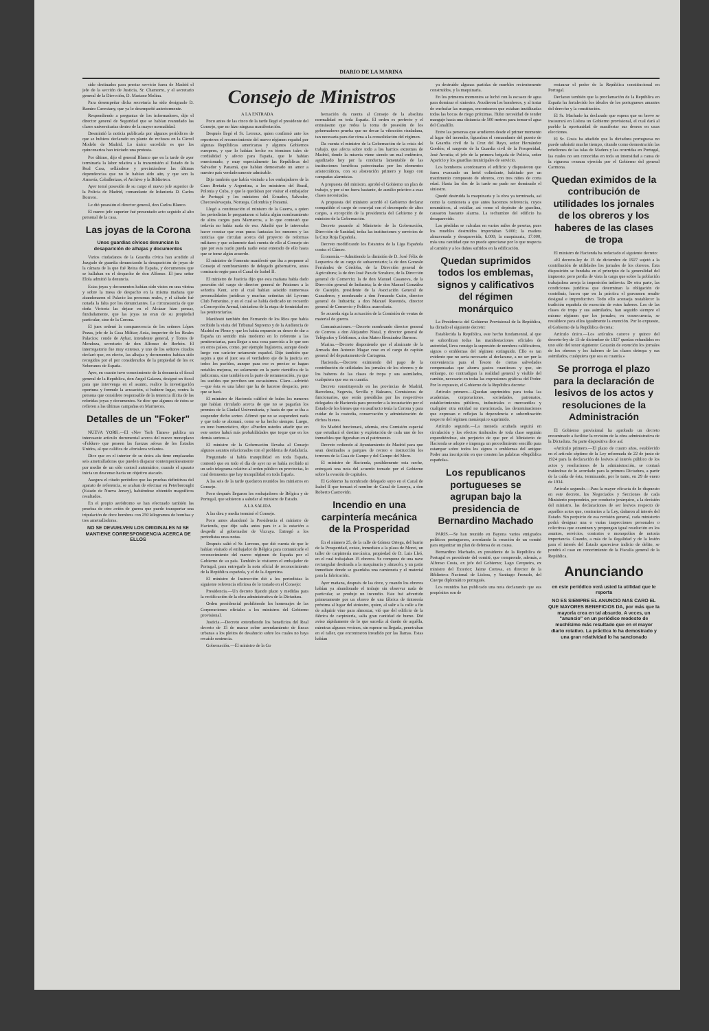DIARIO DE LA MARINA
sido destinados para prestar servicio fuera de Madrid el jefe de la sección de Justicia, Sr. Chamorro, y el secretario general de la Dirección, D. Mariano Molina.
Para desempeñar dicha secretaría ha sido designado D. Ramiro Cavestany, que ya lo desempeñó anteriormente.
Respondiendo a preguntas de los informadores, dijo el director general de Seguridad que se habían reanudado las clases universitarias dentro de la mayor normalidad.
Desmintió la noticia publicada por algunos periódicos de que se hubiera declarado un plante de reclusos en la Cárcel Modelo de Madrid. Lo único sucedido es que los quincenarios han iniciado una protesta.
Por último, dijo el general Blanco que en la tarde de ayer terminaría la labor relativa a la transmisión al Estado de la Real Casa, sellándose y precintándose las últimas dependencias que no lo habían sido aún, y que son la Armería, Caballerizas, el Archivo y la Biblioteca.
Ayer tomó posesión de su cargo el nuevo jefe superior de la Policía de Madrid, comandante de Infantería D. Carlos Borrero.
Le dió posesión el director general, don Carlos Blanco.
El nuevo jefe superior fué presentado acto seguido al alto personal de la casa.
Las joyas de la Corona
Unos guardias cívicos denuncian la desaparición de alhajas y documentos
Varios ciudadanos de la Guardia cívica han acudido al Juzgado de guardia denunciando la desaparición de joyas de la cámara de la que fué Reina de España, y documentos que se hallaban en el despacho de don Alfonso. El juez señor Elola admitió la denuncia.
Estas joyas y documentos habían sido vistos en una vitrina y sobre la mesa de despacho en la misma mañana que abandonaron el Palacio las personas reales, y el sábado fué notada la falta por los denunciantes. La circunstancia de que doña Victoria las dejase en el Alcázar hizo pensar, fundadamente, que las joyas no eran de su propiedad particular, sino de la Corona.
El juez ordenó la comparecencia de los señores López Pozas, jefe de la Casa Militar; Asúa, inspector de los Reales Palacios; conde de Aybar, intendente general, y Torres de Mendoza, secretario de don Alfonso de Borbón. El interrogatorio fue muy extenso, y uno de los señores citados declaró que, en efecto, las alhajas y documentos habían sido recogidos por el por considerarlos de la propiedad de los ex Soberanos de España.
Ayer, en cuanto tuvo conocimiento de la denuncia el fiscal general de la República, don Angel Galarza, designó un fiscal para que intervenga en el asunto, realice la investigación oportuna y formule la acusación, si hubiere lugar, contra la persona que considere responsable de la tenencia ilícita de las referidas joyas y documentos. Se dice que algunos de éstos se refieren a las últimas campañas en Marruecos.
Detalles de un "Foker"
NUEVA YORK.—El «Nev Yorb Times» publica un interesante artículo documental acerca del nuevo monoplano «Fokker» que poseen las fuerzas aéreas de los Estados Unidos, al que califica de «fortaleza volante».
Dice que en el interior de su única ala tiene emplazadas seis ametralladoras que pueden disparar contemporáneamente por medio de un sólo control automático, cuando el aparato inicia un descenso hacia un objetivo atacado.
Asegura el citado periódico que las pruebas definitivas del aparato de referencia, se acaban de efectuar en Peterborought (Estado de Nueva Jersey), habiéndose obtenido magníficos resultados.
En el propio aeródromo se han efectuado también las pruebas de otro avión de guerra que puede transportar una tripulación de doce hombres con 250 kilogramos de bombas y tres ametralladoras.
NO SE DEVUELVEN LOS ORIGINALES NI SE MANTIENE CORRESPONDENCIA ACERCA DE ELLOS
Consejo de Ministros
A LA ENTRADA
Poco antes de las cinco de la tarde llegó el presidente del Consejo, que no hizo ninguna manifestación.
Después llegó el Sr. Lerroux, quien confirmó ante los reporteros el reconocimiento del nuevo régimen español por algunas Repúblicas americanas y algunos Gobiernos europeos, y que lo habían hecho en términos tales de cordialidad y afecto para España, que le habían emocionado, y muy especialmente las Repúblicas del Salvador y Panamá, que habían demostrado un amor a nuestro país verdaderamente admirable.
Dijo también que había visitado a los embajadores de la Gran Bretaña y Argentina, a los ministros del Brasil, Polonia y Cuba, y que le quedaban por visitar el embajador de Portugal y los ministros del Ecuador, Salvador, Checoeslovaquia, Noruega, Colombia y Panamá.
Llegó a continuación el ministro de la Guerra, a quien los periodistas le preguntaron si había algún nombramiento de altos cargos para Marruecos, a lo que contestó que todavía no había nada de eso. Añadió que le interesaba hacer constar que eran puras fantasías los rumores y las noticias que circulan acerca del proyecto de reformas militares y que solamente dará cuenta de ello al Consejo sin que por esta razón pueda nadie estar enterado de ello hasta que se tome algún acuerdo.
El ministro de Fomento manifestó que iba a proponer al Consejo el nombramiento de delegado gubernativo, antes comisario regio para el Canal de Isabel II.
El ministro de Justicia dijo que esta mañana había dado posesión del cargo de director general de Prisiones a la señorita Kent, acto al cual habían asistido numerosas personalidades jurídicas y muchas señoritas del Lyceum Club Femenino, y en el cual se había dedicado un recuerdo a Concepción Arenal, iniciadora de la etapa de feminidad en las penitenciarías.
Manifestó también don Fernando de los Ríos que había recibido la visita del Tribunal Supremo y de la Audiencia de Madrid en Pleno y que les había expuesto su deseo de dar a España un sentido más moderno en lo referente a las penitenciarías, para llegar a una cosa parecida a lo que son en otros países, como, por ejemplo Inglaterra, aunque desde luego con carácter netamente español. Dijo también que aspira a que el juez sea el verdadero eje de la justicia en todos los pueblos, aunque para eso es preciso se hagan notables mejoras, no solamente en la parte científica de la judicatura, sino también en la parte de remuneración, ya que los sueldos que perciben son escasísimos. Claro—advirtió—que ésta es una labor que ha de hacerse despacio, pero que se hará.
El ministro de Hacienda calificó de bulos los rumores que habían circulado acerca de que no se pagarían los premios de la Ciudad Universitaria, y hasta de que se iba a suspender dicho sorteo. Afirmó que no se suspenderá nada y que todo se abonará, como se ha hecho siempre. Luego, en tono humorístico, dijo: «Pueden ustedes añadir que en este sorteo habrá más probabilidades que toque que en los demás sorteos.»
El ministro de la Gobernación llevaba al Consejo algunos asuntos relacionados con el problema de Andalucía.
Preguntado si había tranquilidad en toda España, contestó que en todo el día de ayer no se había recibido ni un solo telegrama relativo al orden público en provincias, lo cual demuestra que hay tranquilidad en toda España.
A las seis de la tarde quedaron reunidos los ministros en Consejo.
Poco después llegaron los embajadores de Bélgica y de Portugal, que subieron a saludar al ministro de Estado.
A LA SALIDA
A las diez y media terminó el Consejo.
Poco antes abandonó la Presidencia el ministro de Hacienda, que dijo salía antes para ir a la estación a despedir al gobernador de Vizcaya. Entregó a los periodistas unas notas.
Después salió el Sr. Lerroux, que dió cuenta de que le habían visitado el embajador de Bélgica para comunicarle el reconocimiento del nuevo régimen de España por el Gobierno de su país. También le visitaron el embajador de Portugal, para entregarle la nota oficial de reconocimiento de la República española, y el de la Argentina.
El ministro de Instrucción dió a los periodistas la siguiente referencia oficiosa de lo tratado en el Consejo:
Presidencia.—Un decreto fijando plazo y medidas para la rectificación de la obra administrativa de la Dictadura.
Orden presidencial prohibiendo los homenajes de las Corporaciones oficiales a los ministros del Gobierno provisional.
Justicia.—Decreto extendiendo los beneficios del Real decreto de 15 de marzo sobre arrendamiento de fincas urbanas a los pleitos de desahucio sobre los cuales no haya recaído sentencia.
Gobernación.—El ministro de la Go
bernación da cuenta al Consejo de la absoluta normalidad en toda España. El orden es perfecto y el entusiasmo que rodea la toma de posesión de los gobernadores prueba que no decae la vibración ciudadana, tan necesaria para dar cima a la consolidación del régimen.
Da cuenta el ministro de la Gobernación de la crisis del trabajo, que afecta sobre todo a los barrios extremos de Madrid, donde la miseria viene siendo un mal endémico, agudizado hoy por la conducta lamentable de las instituciones benéficas patrocinadas por los elementos aristocráticos, con su abstención primero y luego con campañas alarmistas.
A propuesta del ministro, aprobó el Gobierno un plan de trabajo, y por si no fuera bastante, de auxilio práctico a esas clases necesitadas.
A propuesta del ministro acordó el Gobierno declarar compatible el cargo de concejal con el desempeño de altos cargos, a excepción de la presidencia del Gobierno y de ministro de la Gobernación.
Decreto pasando al Ministerio de la Gobernación, Dirección de Sanidad, todas las instituciones y servicios de la Cruz Roja Española.
Decreto modificando los Estatutos de la Liga Española contra el Cáncer.
Economía.—Admitiendo la dimisión de D. José Félix de Lequerica de su cargo de subsecretario; la de don Gonzalo Fernández de Córdoba, de la Dirección general de Agricultura; la de don José Pan de Soraluce, de la Dirección general de Comercio; la de don Manuel Casanova, de la Dirección general de Industria; la de don Manuel González de Castejón, presidente de la Asociación General de Ganaderos; y nombrando a don Fernando Cuito, director general de Industria; a don Manuel Raventós, director general de Comercio y Política arancelaria.
Se acuerda siga la actuación de la Comisión de ventas de material de guerra.
Comunicaciones.—Decreto nombrando director general de Correos a don Alejandro Nistal, y director general de Telégrafos y Teléfonos, a don Mateo Hernández Barroso.
Marina.—Decreto disponiendo que el almirante de la Armada don Antonio Magaz cese en el cargo de capitán general del departamento de Cartagena.
Hacienda.—Decreto eximiendo del pago de la contribución de utilidades los jornales de los obreros y de los haberes de las clases de tropa y sus asimilados, cualquiera que sea su cuantía.
Decreto constituyendo en las provincias de Madrid, Barcelona, Segovia, Sevilla y Baleares, Comisiones de funcionarios, que serán presididas por los respectivos delegados de Hacienda para proceder a la incautación por el Estado de los bienes que en usufructo tenía la Corona y para cuidar de la custodia, conservación y administración de dichos bienes.
En Madrid funcionará, además, otra Comisión especial que estudiará el destino y explotación de cada uno de los inmuebles que figuraban en el patrimonio.
Decreto cediendo al Ayuntamiento de Madrid para que sean destinados a parques de recreo e instrucción los terrenos de la Casa de Campo y del Campo del Moro.
El ministro de Hacienda, posiblemente esta noche, entregará una nota del acuerdo tomado por el Gobierno sobre la evasión de capitales.
El Gobierno ha nombrado delegado suyo en el Canal de Isabel II que tomará el nombre de Canal de Lozoya, a don Roberto Castrovido.
Incendio en una carpintería mecánica de la Prosperidad
En el número 25, de la calle de Gómez Ortega, del barrio de la Prosperidad, existe, inmediato a la plaza de Moret, un taller de carpintería mecánica, propiedad de D. Luis Lleó, en el cual trabajaban 15 obreros. Se compone de una nave rectangular destinada a la maquinaria y almacén, y un patio inmediato donde se guardaba una camioneta y el material para la fabricación.
Ayer mañana, después de las doce, y cuando los obreros habían ya abandonado el trabajo sin observar nada de particular, se produjo un incendio. Este fué advertido primeramente por un obrero de una fábrica de tintorería próxima al lugar del siniestro, quien, al salir a la calle a fin de adquirir vino para almorzar, vió que del edificio de la fábrica de carpintería, salía gran cantidad de humo. Dió aviso rápidamente de lo que sucedía al dueño de aquélla, mientras algunos vecinos, sin esperar su llegada, penetraban en el taller, que encontraron invadido por las llamas. Estas habían
ya destruído algunas partidas de muebles recientemente construídos, y la maquinaria.
En los primeros momentos se luchó con la escasez de agua para dominar el siniestro. Acudieron los bomberos, y al tratar de enchufar las mangas, encontraron que estaban inutilizadas todas las bocas de riego próximas. Hubo necesidad de tender mangaje hasta una distancia de 500 metros para tomar el agua del Canalillo.
Entre las personas que acudieron desde el primer momento al lugar del incendio, figuraban el comandante del puesto de la Guardia civil de la Cruz del Rayo, señor Hernández Gordón; el sargento de la Guardia civil de la Prosperidad, José Arcutia; el jefe de la primera brigada de Policía, señor Aparicio y los guardias municipales de servicio.
Los bomberos acordonaron el edificio y dispusieron que fuera evacuado un hotel colindante, habitado por un matrimonio compuesto de obreros, con tres niños de corta edad. Hasta las dos de la tarde no pudo ser dominado el siniestro.
Quedó destruída la maquinaria y la obra ya terminada, así como la camioneta a que antes hacemos referencia, cuyos neumáticos, al estallar, así como el depósito de gasolina, causaron bastante alarma. La techumbre del edificio ha desaparecido.
Las pérdidas se calculan en varios miles de pesetas, pues los muebles destruídos importaban 5.000; la madera almacenada y desaparecida, 6.000; la maquinaria, 17.000, más una cantidad que no puede apreciarse por lo que respecta al camión y a los daños sufridos en la edificación.
Quedan suprimidos todos los emblemas, signos y calificativos del régimen monárquico
La Presidencia del Gobierno Provisional de la República, ha dictado el siguiente decreto:
Establecida la República, este hecho fundamental, al que se subordinan todas las manifestaciones oficiales de autoridad, lleva consigo la supresión de nombres calificativos, signos o emblemas del régimen extinguido. Ello es tan evidente que no sería necesario al declararse, a no ser por la conveniencia para el Tesoro de ciertas salvedades compensadas que ahorra gastos cuantiosos y que, sin embargo, no contradigan la realidad general y visible del cambio, necesario en todas las expresiones gráficas del Poder. Por lo expuesto, el Gobierno de la República decreta:
Artículo primero.—Quedan suprimidos para todas las academias, corporaciones, sociedades, patronatos, establecimientos públicos, industriales o mercantiles y cualquier otra entidad no mencionada, las denominaciones que expresan o reflejan la dependencia o subordinación respecto del régimen monárquico suprimido.
Artículo segundo.—La moneda acuñada seguirá en circulación y los efectos timbrados de toda clase seguirán expendiéndose, sin perjuicio de que por el Ministerio de Hacienda se adopte e imponga un procedimiento sencillo para estampar sobre todos los signos o emblemas del antiguo Poder una inscripción en que consten las palabras «República española».
Los republicanos portugueses se agrupan bajo la presidencia de Bernardino Machado
PARIS.—Se han reunido en Bayona varios emigrados políticos portugueses, acordando la creación de un comité para organizar un plan de defensa de su causa.
Bernardino Machado, ex presidente de la República de Portugal es presidente del comité, que comprende, además, a Alfonso Costa, ex jefe del Gobierno; Lago Cerqueira, ex ministro del Exterior; Jaime Cortesa, ex director de la Biblioteca Nacional de Lisboa, y Santiago Frezado, del Cuerpo diplomático portugués.
Los reunidos han publicado una nota declarando que sus propósitos son de
restaurar el poder de la República constitucional en Portugal.
Declaran también que la proclamación de la República en España ha fortalecido los ideales de los portugueses amantes del derecho y la constitución.
El Sr. Machado ha declarado que espera que en breve se instaurará en Lisboa un Gobierno provisional, el cual dará al pueblo la oportunidad de manifestar sus deseos en unas elecciones.
El Sr. Costa ha añadido que la dictadura portuguesa no puede subsistir mucho tiempo, citando como demostración las rebeliones de las islas de Madera y las ocurridas en Portugal, las cuales no son conocidas en toda su intensidad a causa de la rigurosa censura ejercida por el Gobierno del general Carmona.
Quedan eximidos de la contribución de utilidades los jornales de los obreros y los haberes de las clases de tropa
El ministro de Hacienda ha redactado el siguiente decreto:
«El decreto-ley de 15 de diciembre de 1927 sujetó a la contribución de utilidades los jornales de los obreros. Esta disposición se fundaba en el principio de la generalidad del impuesto; pero perdía de vista la carga que sobre la población trabajadora arroja la imposición indirecta. De otra parte, las condiciones jurídicas que determinan la obligación de contribuir, hacen que en la práctica el gravamen resulte desigual e improductivo. Todo ello aconseja restablecer la tradición española de exención de estos haberes. Los de las clases de tropa y sus asimilados, han seguido siempre el mismo régimen que los jornales; en consecuencia, se restablece para ellos igualmente la exención. Por lo expuesto, el Gobierno de la República decreta:
Artículo único.—Los artículos catorce y quince del decreto-ley de 15 de diciembre de 1927 quedan refundidos en uno sólo del tenor siguiente: Gozarán de exención los jornales de los obreros y los haberes de las clases detropa y sus asimilados, cualquiera que sea su cuantía.»
Se prorroga el plazo para la declaración de lesivos de los actos y resoluciones de la Administración
El Gobierno provisional ha aprobado un decreto encaminado a facilitar la revisión de la obra administrativa de la Dictadura. Su parte dispositiva dice así:
«Artículo primero.—El plazo de cuatro años, establecido en el artículo séptimo de la Ley reformada de 22 de junio de 1924 para la declaración de lesivos al interés público de los actos y resoluciones de la administración, se contará tratándose de lo acordado para la primera Dictadura, a partir de la caída de ésta, terminando, por lo tanto, en 29 de enero de 1934.
Artículo segundo.—Para la mayor eficacia de lo dispuesto en este decreto, los Negociados y Secciones de cada Ministerio propondrán, por conducto jerárquico, a la decisión del ministro, las declaraciones de ser lesivos respecto de aquellos actos que, contrarios a la Ley, dañaron al interés del Estado. Sin perjuicio de esa revisión general, cada ministerio podrá designar una o varias inspecciones personales o colectivas que examinen y propongan igual resolución en los asuntos, servicios, contratos o monopolios de notoria importancia. Cuando, a más de la ilegalidad y de la lesión para el interés del Estado apareciese indicio de delito, se pondrá el caso en conocimiento de la Fiscalía general de la República.
Anunciando
en este periódico verá usted la utilidad que le reporta
NO ES SIEMPRE EL ANUNCIO MAS CARO EL QUE MAYORES BENEFICIOS DA, por más que la mayoría crea en tal absurdo. A veces, un "anuncio" en un periódico modesto de muchísimo más resultado que en el mayor diario rotativo. La práctica lo ha demostrado y una gran relatividad lo ha sancionado